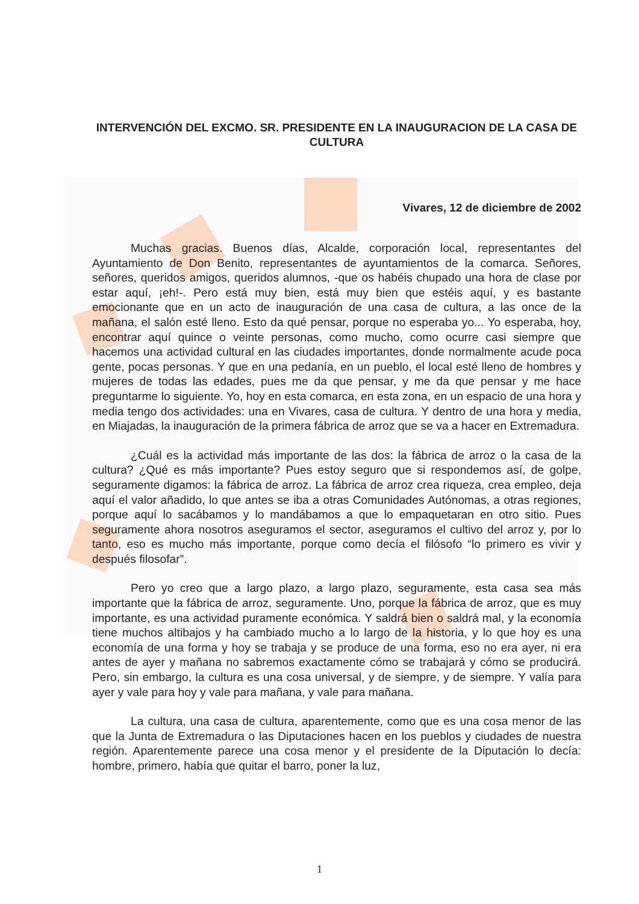INTERVENCIÓN DEL EXCMO. SR. PRESIDENTE EN LA INAUGURACION DE LA CASA DE CULTURA
Vivares, 12 de diciembre de 2002
Muchas gracias. Buenos días, Alcalde, corporación local, representantes del Ayuntamiento de Don Benito, representantes de ayuntamientos de la comarca. Señores, señores, queridos amigos, queridos alumnos, -que os habéis chupado una hora de clase por estar aquí, ¡eh!-. Pero está muy bien, está muy bien que estéis aquí, y es bastante emocionante que en un acto de inauguración de una casa de cultura, a las once de la mañana, el salón esté lleno. Esto da qué pensar, porque no esperaba yo... Yo esperaba, hoy, encontrar aquí quince o veinte personas, como mucho, como ocurre casi siempre que hacemos una actividad cultural en las ciudades importantes, donde normalmente acude poca gente, pocas personas. Y que en una pedanía, en un pueblo, el local esté lleno de hombres y mujeres de todas las edades, pues me da que pensar, y me da que pensar y me hace preguntarme lo siguiente. Yo, hoy en esta comarca, en esta zona, en un espacio de una hora y media tengo dos actividades: una en Vivares, casa de cultura. Y dentro de una hora y media, en Miajadas, la inauguración de la primera fábrica de arroz que se va a hacer en Extremadura.
¿Cuál es la actividad más importante de las dos: la fábrica de arroz o la casa de la cultura? ¿Qué es más importante? Pues estoy seguro que si respondemos así, de golpe, seguramente digamos: la fábrica de arroz. La fábrica de arroz crea riqueza, crea empleo, deja aquí el valor añadido, lo que antes se iba a otras Comunidades Autónomas, a otras regiones, porque aquí lo sacábamos y lo mandábamos a que lo empaquetaran en otro sitio. Pues seguramente ahora nosotros aseguramos el sector, aseguramos el cultivo del arroz y, por lo tanto, eso es mucho más importante, porque como decía el filósofo “lo primero es vivir y después filosofar”.
Pero yo creo que a largo plazo, a largo plazo, seguramente, esta casa sea más importante que la fábrica de arroz, seguramente. Uno, porque la fábrica de arroz, que es muy importante, es una actividad puramente económica. Y saldrá bien o saldrá mal, y la economía tiene muchos altibajos y ha cambiado mucho a lo largo de la historia, y lo que hoy es una economía de una forma y hoy se trabaja y se produce de una forma, eso no era ayer, ni era antes de ayer y mañana no sabremos exactamente cómo se trabajará y cómo se producirá. Pero, sin embargo, la cultura es una cosa universal, y de siempre, y de siempre. Y valía para ayer y vale para hoy y vale para mañana, y vale para mañana.
La cultura, una casa de cultura, aparentemente, como que es una cosa menor de las que la Junta de Extremadura o las Diputaciones hacen en los pueblos y ciudades de nuestra región. Aparentemente parece una cosa menor y el presidente de la Diputación lo decía: hombre, primero, había que quitar el barro, poner la luz,
1